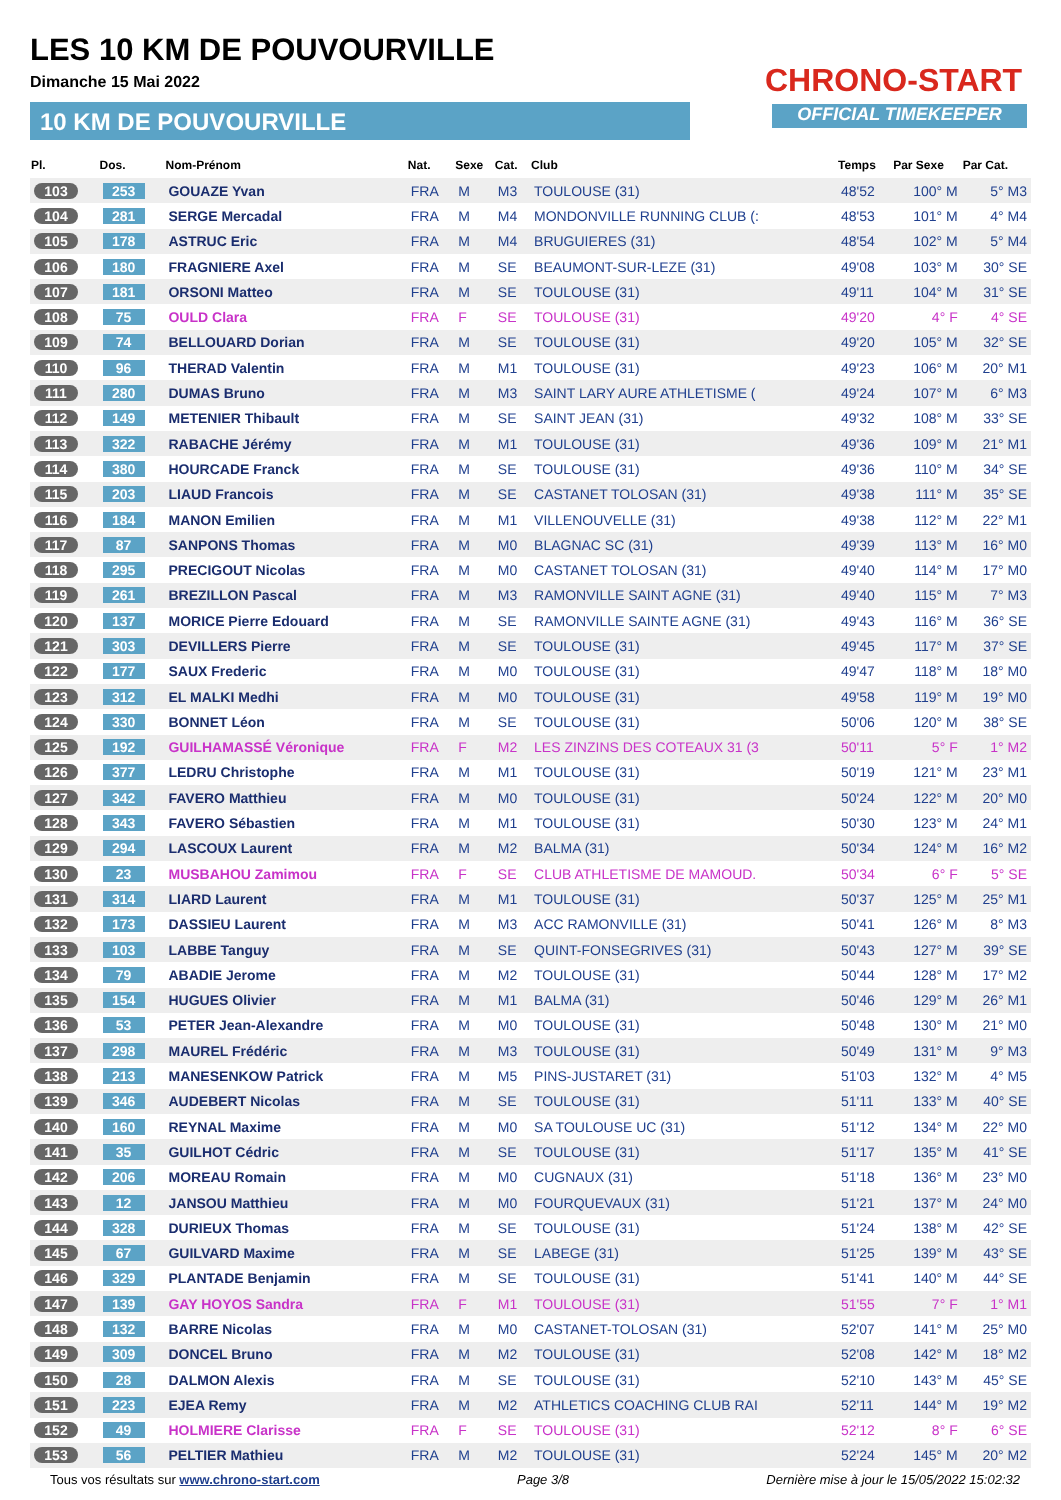LES 10 KM DE POUVOURVILLE
Dimanche 15 Mai 2022
10 KM DE POUVOURVILLE
CHRONO-START
OFFICIAL TIMEKEEPER
| Pl. | Dos. | Nom-Prénom | Nat. | Sexe | Cat. | Club | Temps | Par Sexe | Par Cat. |
| --- | --- | --- | --- | --- | --- | --- | --- | --- | --- |
| 103 | 253 | GOUAZE Yvan | FRA | M | M3 | TOULOUSE (31) | 48'52 | 100° M | 5° M3 |
| 104 | 281 | SERGE Mercadal | FRA | M | M4 | MONDONVILLE RUNNING CLUB (: | 48'53 | 101° M | 4° M4 |
| 105 | 178 | ASTRUC Eric | FRA | M | M4 | BRUGUIERES (31) | 48'54 | 102° M | 5° M4 |
| 106 | 180 | FRAGNIERE Axel | FRA | M | SE | BEAUMONT-SUR-LEZE (31) | 49'08 | 103° M | 30° SE |
| 107 | 181 | ORSONI Matteo | FRA | M | SE | TOULOUSE (31) | 49'11 | 104° M | 31° SE |
| 108 | 75 | OULD Clara | FRA | F | SE | TOULOUSE (31) | 49'20 | 4° F | 4° SE |
| 109 | 74 | BELLOUARD Dorian | FRA | M | SE | TOULOUSE (31) | 49'20 | 105° M | 32° SE |
| 110 | 96 | THERAD Valentin | FRA | M | M1 | TOULOUSE (31) | 49'23 | 106° M | 20° M1 |
| 111 | 280 | DUMAS Bruno | FRA | M | M3 | SAINT LARY AURE ATHLETISME ( | 49'24 | 107° M | 6° M3 |
| 112 | 149 | METENIER Thibault | FRA | M | SE | SAINT JEAN (31) | 49'32 | 108° M | 33° SE |
| 113 | 322 | RABACHE Jérémy | FRA | M | M1 | TOULOUSE (31) | 49'36 | 109° M | 21° M1 |
| 114 | 380 | HOURCADE Franck | FRA | M | SE | TOULOUSE (31) | 49'36 | 110° M | 34° SE |
| 115 | 203 | LIAUD Francois | FRA | M | SE | CASTANET TOLOSAN (31) | 49'38 | 111° M | 35° SE |
| 116 | 184 | MANON Emilien | FRA | M | M1 | VILLENOUVELLE (31) | 49'38 | 112° M | 22° M1 |
| 117 | 87 | SANPONS Thomas | FRA | M | M0 | BLAGNAC SC (31) | 49'39 | 113° M | 16° M0 |
| 118 | 295 | PRECIGOUT Nicolas | FRA | M | M0 | CASTANET TOLOSAN (31) | 49'40 | 114° M | 17° M0 |
| 119 | 261 | BREZILLON Pascal | FRA | M | M3 | RAMONVILLE SAINT AGNE (31) | 49'40 | 115° M | 7° M3 |
| 120 | 137 | MORICE Pierre Edouard | FRA | M | SE | RAMONVILLE SAINTE AGNE (31) | 49'43 | 116° M | 36° SE |
| 121 | 303 | DEVILLERS Pierre | FRA | M | SE | TOULOUSE (31) | 49'45 | 117° M | 37° SE |
| 122 | 177 | SAUX Frederic | FRA | M | M0 | TOULOUSE (31) | 49'47 | 118° M | 18° M0 |
| 123 | 312 | EL MALKI Medhi | FRA | M | M0 | TOULOUSE (31) | 49'58 | 119° M | 19° M0 |
| 124 | 330 | BONNET Léon | FRA | M | SE | TOULOUSE (31) | 50'06 | 120° M | 38° SE |
| 125 | 192 | GUILHAMASSÉ Véronique | FRA | F | M2 | LES ZINZINS DES COTEAUX 31 (3 | 50'11 | 5° F | 1° M2 |
| 126 | 377 | LEDRU Christophe | FRA | M | M1 | TOULOUSE (31) | 50'19 | 121° M | 23° M1 |
| 127 | 342 | FAVERO Matthieu | FRA | M | M0 | TOULOUSE (31) | 50'24 | 122° M | 20° M0 |
| 128 | 343 | FAVERO Sébastien | FRA | M | M1 | TOULOUSE (31) | 50'30 | 123° M | 24° M1 |
| 129 | 294 | LASCOUX Laurent | FRA | M | M2 | BALMA (31) | 50'34 | 124° M | 16° M2 |
| 130 | 23 | MUSBAHOU Zamimou | FRA | F | SE | CLUB ATHLETISME DE MAMOUD. | 50'34 | 6° F | 5° SE |
| 131 | 314 | LIARD Laurent | FRA | M | M1 | TOULOUSE (31) | 50'37 | 125° M | 25° M1 |
| 132 | 173 | DASSIEU Laurent | FRA | M | M3 | ACC RAMONVILLE (31) | 50'41 | 126° M | 8° M3 |
| 133 | 103 | LABBE Tanguy | FRA | M | SE | QUINT-FONSEGRIVES (31) | 50'43 | 127° M | 39° SE |
| 134 | 79 | ABADIE Jerome | FRA | M | M2 | TOULOUSE (31) | 50'44 | 128° M | 17° M2 |
| 135 | 154 | HUGUES Olivier | FRA | M | M1 | BALMA (31) | 50'46 | 129° M | 26° M1 |
| 136 | 53 | PETER Jean-Alexandre | FRA | M | M0 | TOULOUSE (31) | 50'48 | 130° M | 21° M0 |
| 137 | 298 | MAUREL Frédéric | FRA | M | M3 | TOULOUSE (31) | 50'49 | 131° M | 9° M3 |
| 138 | 213 | MANESENKOW Patrick | FRA | M | M5 | PINS-JUSTARET (31) | 51'03 | 132° M | 4° M5 |
| 139 | 346 | AUDEBERT Nicolas | FRA | M | SE | TOULOUSE (31) | 51'11 | 133° M | 40° SE |
| 140 | 160 | REYNAL Maxime | FRA | M | M0 | SA TOULOUSE UC (31) | 51'12 | 134° M | 22° M0 |
| 141 | 35 | GUILHOT Cédric | FRA | M | SE | TOULOUSE (31) | 51'17 | 135° M | 41° SE |
| 142 | 206 | MOREAU Romain | FRA | M | M0 | CUGNAUX (31) | 51'18 | 136° M | 23° M0 |
| 143 | 12 | JANSOU Matthieu | FRA | M | M0 | FOURQUEVAUX (31) | 51'21 | 137° M | 24° M0 |
| 144 | 328 | DURIEUX Thomas | FRA | M | SE | TOULOUSE (31) | 51'24 | 138° M | 42° SE |
| 145 | 67 | GUILVARD Maxime | FRA | M | SE | LABEGE (31) | 51'25 | 139° M | 43° SE |
| 146 | 329 | PLANTADE Benjamin | FRA | M | SE | TOULOUSE (31) | 51'41 | 140° M | 44° SE |
| 147 | 139 | GAY HOYOS Sandra | FRA | F | M1 | TOULOUSE (31) | 51'55 | 7° F | 1° M1 |
| 148 | 132 | BARRE Nicolas | FRA | M | M0 | CASTANET-TOLOSAN (31) | 52'07 | 141° M | 25° M0 |
| 149 | 309 | DONCEL Bruno | FRA | M | M2 | TOULOUSE (31) | 52'08 | 142° M | 18° M2 |
| 150 | 28 | DALMON Alexis | FRA | M | SE | TOULOUSE (31) | 52'10 | 143° M | 45° SE |
| 151 | 223 | EJEA Remy | FRA | M | M2 | ATHLETICS COACHING CLUB RAI | 52'11 | 144° M | 19° M2 |
| 152 | 49 | HOLMIERE Clarisse | FRA | F | SE | TOULOUSE (31) | 52'12 | 8° F | 6° SE |
| 153 | 56 | PELTIER Mathieu | FRA | M | M2 | TOULOUSE (31) | 52'24 | 145° M | 20° M2 |
Tous vos résultats sur www.chrono-start.com Page 3/8 Dernière mise à jour le 15/05/2022 15:02:32